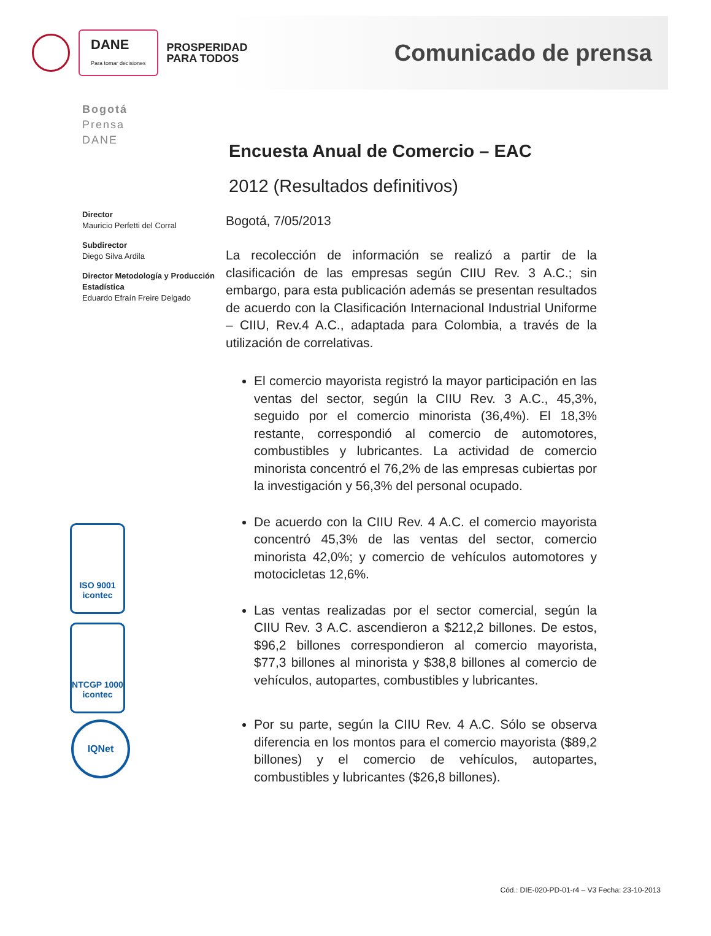DANE
Para tomar decisiones
PROSPERIDAD
PARA TODOS
Comunicado de prensa
Bogotá
Prensa
DANE
Director
Mauricio Perfetti del Corral
Subdirector
Diego Silva Ardila
Director Metodología y Producción Estadística
Eduardo Efraín Freire Delgado
ISO 9001
icontec
NTCGP 1000
icontec
IQNet
Encuesta Anual de Comercio – EAC
2012 (Resultados definitivos)
Bogotá, 7/05/2013
La recolección de información se realizó a partir de la clasificación de las empresas según CIIU Rev. 3 A.C.; sin embargo, para esta publicación además se presentan resultados de acuerdo con la Clasificación Internacional Industrial Uniforme – CIIU, Rev.4 A.C., adaptada para Colombia, a través de la utilización de correlativas.
El comercio mayorista registró la mayor participación en las ventas del sector, según la CIIU Rev. 3 A.C., 45,3%, seguido por el comercio minorista (36,4%). El 18,3% restante, correspondió al comercio de automotores, combustibles y lubricantes. La actividad de comercio minorista concentró el 76,2% de las empresas cubiertas por la investigación y 56,3% del personal ocupado.
De acuerdo con la CIIU Rev. 4 A.C. el comercio mayorista concentró 45,3% de las ventas del sector, comercio minorista 42,0%; y comercio de vehículos automotores y motocicletas 12,6%.
Las ventas realizadas por el sector comercial, según la CIIU Rev. 3 A.C. ascendieron a $212,2 billones. De estos, $96,2 billones correspondieron al comercio mayorista, $77,3 billones al minorista y $38,8 billones al comercio de vehículos, autopartes, combustibles y lubricantes.
Por su parte, según la CIIU Rev. 4 A.C. Sólo se observa diferencia en los montos para el comercio mayorista ($89,2 billones) y el comercio de vehículos, autopartes, combustibles y lubricantes ($26,8 billones).
Cód.: DIE-020-PD-01-r4 – V3 Fecha: 23-10-2013